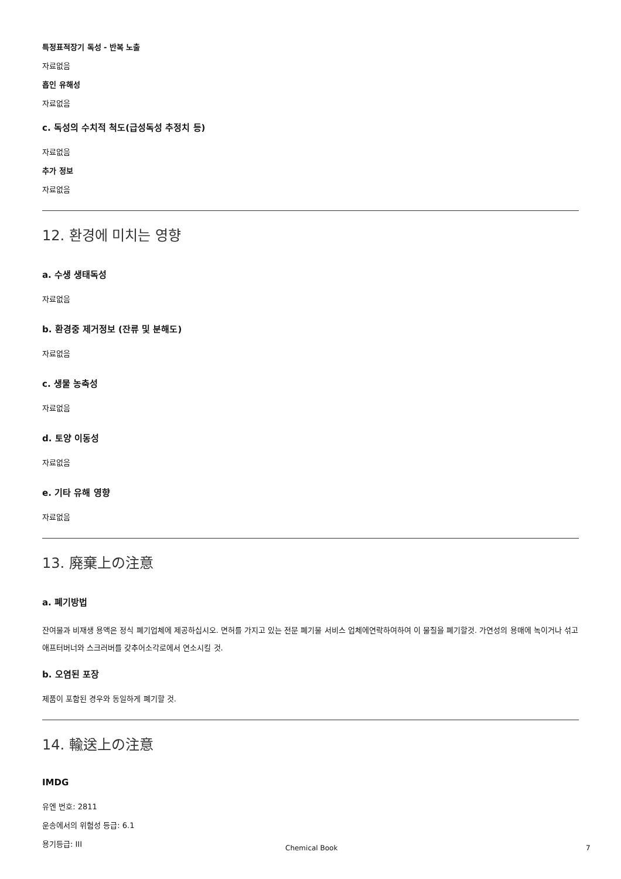특정표적장기 독성 - 반복 노출
자료없음
흡인 유해성
자료없음
c. 독성의 수치적 척도(급성독성 추정치 등)
자료없음
추가 정보
자료없음
12. 환경에 미치는 영향
a. 수생 생태독성
자료없음
b. 환경중 제거정보 (잔류 및 분해도)
자료없음
c. 생물 농축성
자료없음
d. 토양 이동성
자료없음
e. 기타 유해 영향
자료없음
13. 廃棄上の注意
a. 폐기방법
잔여물과 비재생 용액은 정식 폐기업체에 제공하십시오. 면허를 가지고 있는 전문 폐기물 서비스 업체에연락하여하여 이 물질을 폐기할것. 가연성의 용매에 녹이거나 섞고 애프터버너와 스크러버를 갖추어소각로에서 연소시킬 것.
b. 오염된 포장
제품이 포함된 경우와 동일하게 폐기할 것.
14. 輸送上の注意
IMDG
유엔 번호: 2811
운송에서의 위험성 등급: 6.1
용기등급: III
Chemical Book 7